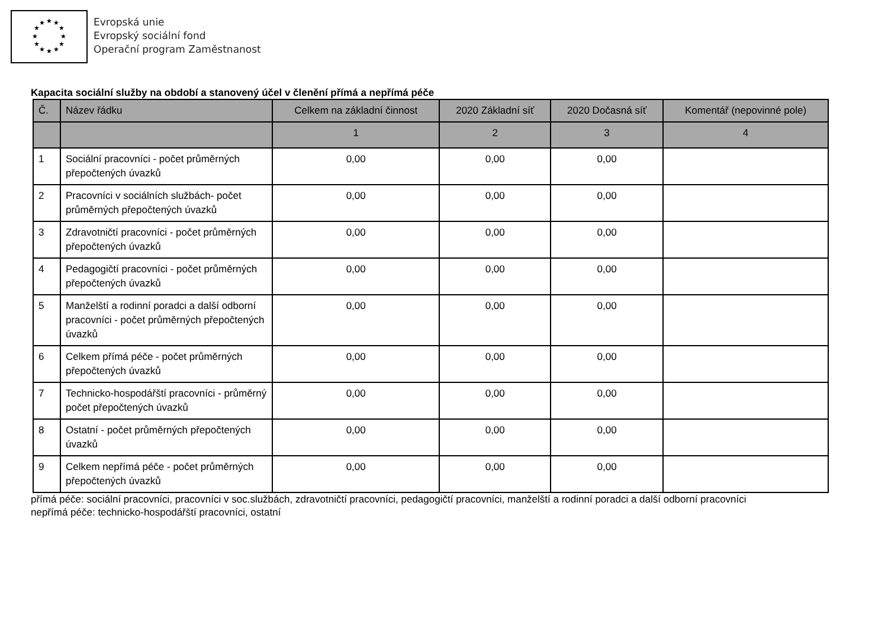★
★
★
★
★
★
★
★
★
★
★
★
Evropská unie
Evropský sociální fond
Operační program Zaměstnanost
Kapacita sociální služby na období a stanovený účel v členění přímá a nepřímá péče
| Č. | Název řádku | Celkem na základní činnost | 2020 Základní síť | 2020 Dočasná síť | Komentář (nepovinné pole) |
| --- | --- | --- | --- | --- | --- |
| | | 1 | 2 | 3 | 4 |
| 1 | Sociální pracovníci - počet průměrných přepočtených úvazků | 0,00 | 0,00 | 0,00 | |
| 2 | Pracovníci v sociálních službách- počet průměrných přepočtených úvazků | 0,00 | 0,00 | 0,00 | |
| 3 | Zdravotničtí pracovníci - počet průměrných přepočtených úvazků | 0,00 | 0,00 | 0,00 | |
| 4 | Pedagogičtí pracovníci - počet průměrných přepočtených úvazků | 0,00 | 0,00 | 0,00 | |
| 5 | Manželští a rodinní poradci a další odborní pracovníci - počet průměrných přepočtených úvazků | 0,00 | 0,00 | 0,00 | |
| 6 | Celkem přímá péče - počet průměrných přepočtených úvazků | 0,00 | 0,00 | 0,00 | |
| 7 | Technicko-hospodářští pracovníci - průměrný počet přepočtených úvazků | 0,00 | 0,00 | 0,00 | |
| 8 | Ostatní - počet průměrných přepočtených úvazků | 0,00 | 0,00 | 0,00 | |
| 9 | Celkem nepřímá péče - počet průměrných přepočtených úvazků | 0,00 | 0,00 | 0,00 | |
přímá péče: sociální pracovníci, pracovníci v soc.službách, zdravotničtí pracovníci, pedagogičtí pracovníci, manželští a rodinní poradci a další odborní pracovníci
nepřímá péče: technicko-hospodářští pracovníci, ostatní